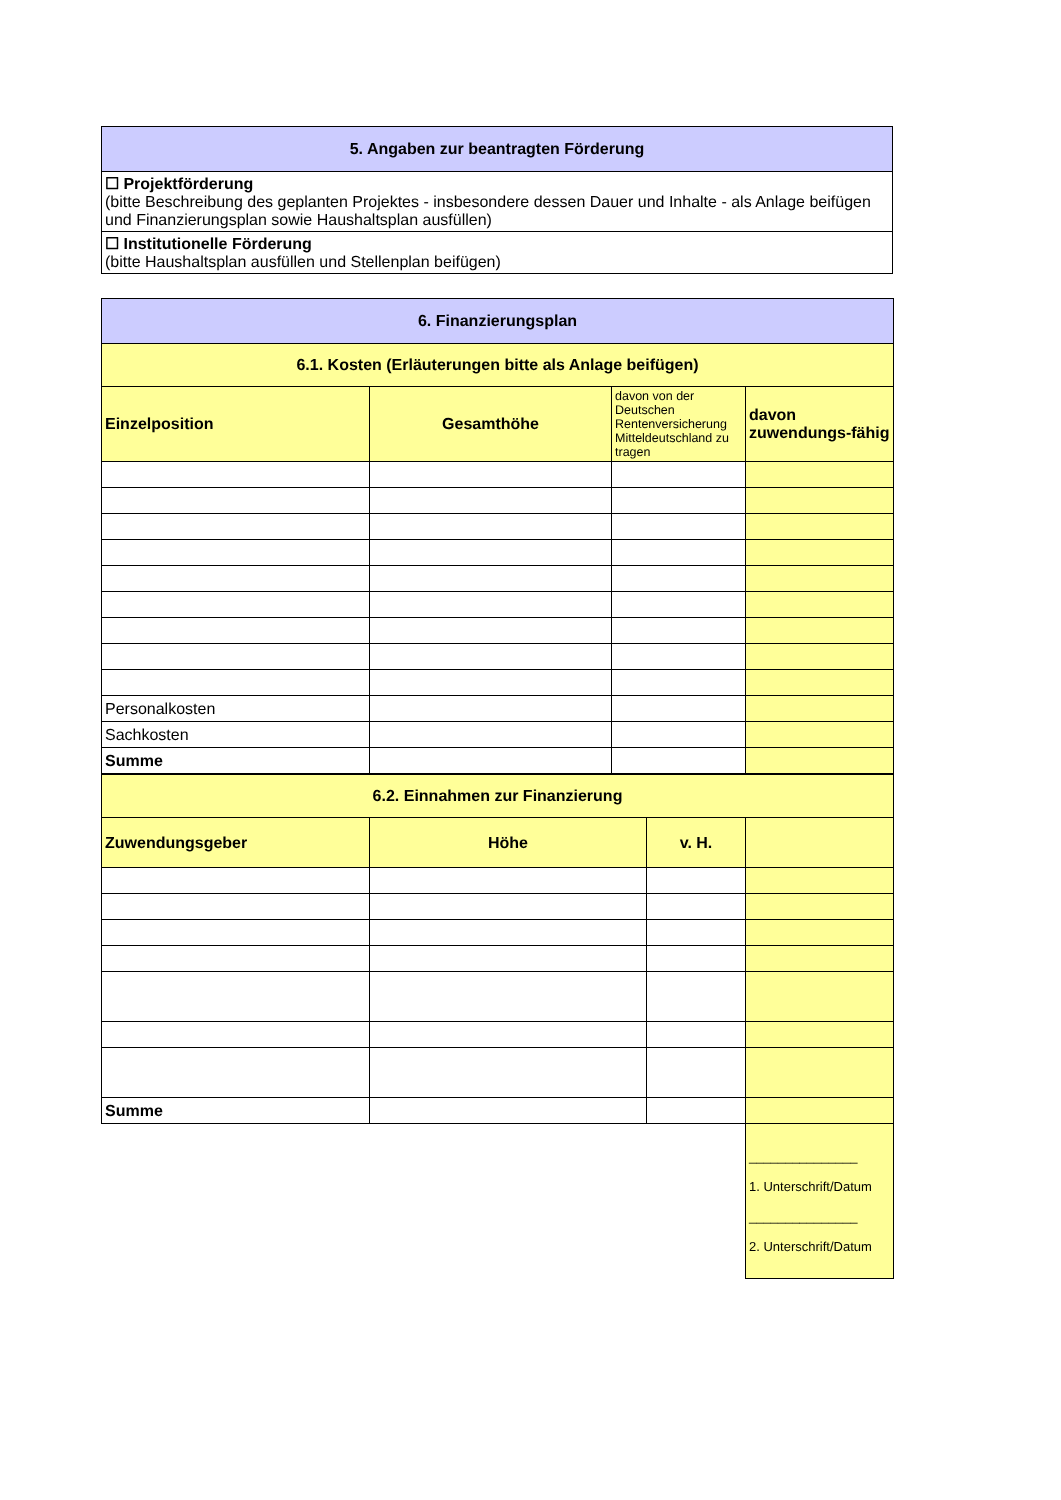| 5. Angaben zur beantragten Förderung |
| ☐ Projektförderung (bitte Beschreibung des geplanten Projektes - insbesondere dessen Dauer und Inhalte - als Anlage beifügen und Finanzierungsplan sowie Haushaltsplan ausfüllen) |
| ☐ Institutionelle Förderung (bitte Haushaltsplan ausfüllen und Stellenplan beifügen) |
| 6. Finanzierungsplan | | | |
| 6.1. Kosten (Erläuterungen bitte als Anlage beifügen) | | | |
| Einzelposition | Gesamthöhe | davon von der Deutschen Rentenversicherung Mitteldeutschland zu tragen | davon zuwendungs-fähig |
| Personalkosten | | | |
| Sachkosten | | | |
| Summe | | | |
| 6.2. Einnahmen zur Finanzierung | | | |
| Zuwendungsgeber | Höhe | v. H. | |
| Summe | | | |
| | | | _______________ 1. Unterschrift/Datum _______________ 2. Unterschrift/Datum |